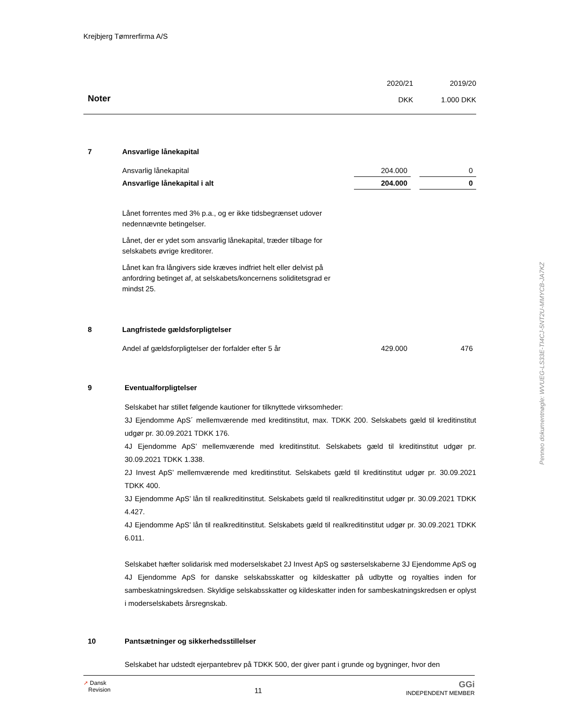Krejbjerg Tømrerfirma A/S
Noter
2020/21
DKK
2019/20
1.000 DKK
7 Ansvarlige lånekapital
| Ansvarlig lånekapital | 204.000 | | 0 |
| Ansvarlige lånekapital i alt | 204.000 | | 0 |
Lånet forrentes med 3% p.a., og er ikke tidsbegrænset udover nedennævnte betingelser.
Lånet, der er ydet som ansvarlig lånekapital, træder tilbage for selskabets øvrige kreditorer.
Lånet kan fra långivers side kræves indfriet helt eller delvist på anfordring betinget af, at selskabets/koncernens soliditetsgrad er mindst 25.
8 Langfristede gældsforpligtelser
| Andel af gældsforpligtelser der forfalder efter 5 år | 429.000 | | 476 |
9 Eventualforpligtelser
Selskabet har stillet følgende kautioner for tilknyttede virksomheder:
3J Ejendomme ApS´ mellemværende med kreditinstitut, max. TDKK 200. Selskabets gæld til kreditin­stitut udgør pr. 30.09.2021 TDKK 176.
4J Ejendomme ApS’ mellemværende med kreditinstitut. Selskabets gæld til kreditinstitut udgør pr. 30.09.2021 TDKK 1.338.
2J Invest ApS’ mellemværende med kreditinstitut. Selskabets gæld til kreditinstitut udgør pr. 30.09.2021 TDKK 400.
3J Ejendomme ApS’ lån til realkreditinstitut. Selskabets gæld til realkreditinstitut udgør pr. 30.09.2021 TDKK 4.427.
4J Ejendomme ApS’ lån til realkreditinstitut. Selskabets gæld til realkreditinstitut udgør pr. 30.09.2021 TDKK 6.011.
Selskabet hæfter solidarisk med moderselskabet 2J Invest ApS og søsterselskaberne 3J Ejendomme ApS og 4J Ejendomme ApS for danske selskabsskatter og kildeskatter på udbytte og royalties inden for sambeskatningskredsen. Skyldige selskabsskatter og kildeskatter inden for sambeskatningskred­sen er oplyst i moderselskabets årsregnskab.
10 Pantsætninger og sikkerhedsstillelser
Selskabet har udstedt ejerpantebrev på TDKK 500, der giver pant i grunde og bygninger, hvor den
➚ Dansk
Revision
11
GGi
INDEPENDENT MEMBER
Penneo dokumentnøgle: WVUEG-LS33E-TI4CJ-5NT2U-MMYCB-JA7KZ